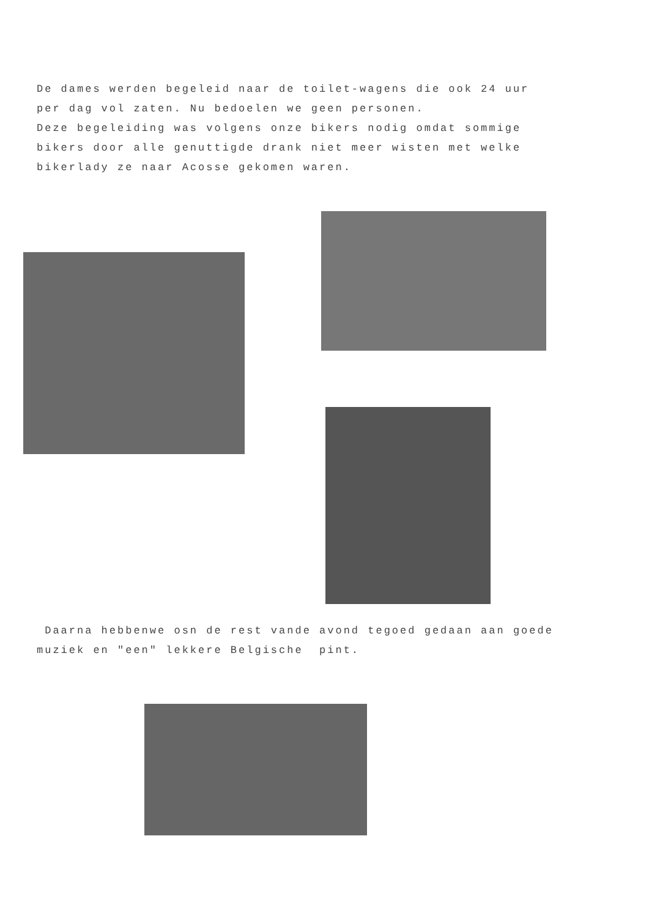De dames werden begeleid naar de toilet-wagens die ook 24 uur
per dag vol zaten. Nu bedoelen we geen personen.
Deze begeleiding was volgens onze bikers nodig omdat sommige
bikers door alle genuttigde drank niet meer wisten met welke
bikerlady ze naar Acosse gekomen waren.
Daarna hebbenwe osn de rest vande avond tegoed gedaan aan goede
muziek en "een" lekkere Belgische pint.